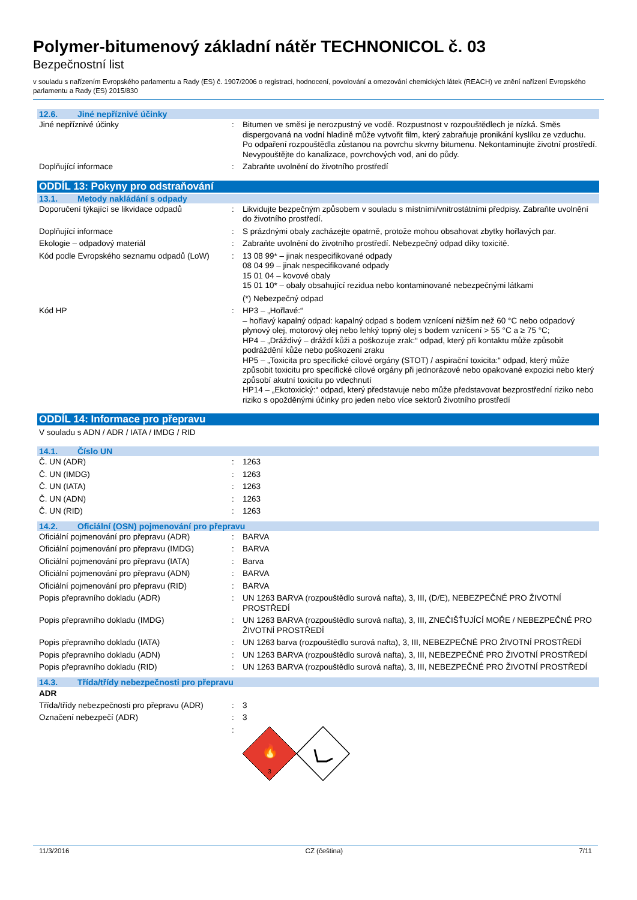Polymer-bitumenový základní nátěr TECHNONICOL č. 03
Bezpečnostní list
v souladu s nařízením Evropského parlamentu a Rady (ES) č. 1907/2006 o registraci, hodnocení, povolování a omezování chemických látek (REACH) ve znění nařízení Evropského parlamentu a Rady (ES) 2015/830
12.6. Jiné nepříznivé účinky
| Jiné nepříznivé účinky | : | Bitumen ve směsi je nerozpustný ve vodě. Rozpustnost v rozpouštědlech je nízká. Směs dispergovaná na vodní hladině může vytvořit film, který zabraňuje pronikání kyslíku ze vzduchu. Po odpaření rozpouštědla zůstanou na povrchu skvrny bitumenu. Nekontaminujte životní prostředí. Nevypouštějte do kanalizace, povrchových vod, ani do půdy. |
| Doplňující informace | : | Zabraňte uvolnění do životního prostředí |
ODDÍL 13: Pokyny pro odstraňování
13.1. Metody nakládání s odpady
| Doporučení týkající se likvidace odpadů | : | Likvidujte bezpečným způsobem v souladu s místními/vnitrostátními předpisy. Zabraňte uvolnění do životního prostředí. |
| Doplňující informace | : | S prázdnými obaly zacházejte opatrně, protože mohou obsahovat zbytky hořlavých par. |
| Ekologie – odpadový materiál | : | Zabraňte uvolnění do životního prostředí. Nebezpečný odpad díky toxicitě. |
| Kód podle Evropského seznamu odpadů (LoW) | : | 13 08 99* – jinak nespecifikované odpady 08 04 99 – jinak nespecifikované odpady 15 01 04 – kovové obaly 15 01 10* – obaly obsahující rezidua nebo kontaminované nebezpečnými látkami (*) Nebezpečný odpad |
| Kód HP | : | HP3 – „Hořlavé:“ – hořlavý kapalný odpad: kapalný odpad s bodem vznícení nižším než 60 °C nebo odpadový plynový olej, motorový olej nebo lehký topný olej s bodem vznícení > 55 °C a ≥ 75 °C; HP4 – „Dráždivý – dráždí kůži a poškozuje zrak:“ odpad, který při kontaktu může způsobit podráždění kůže nebo poškození zraku HP5 – „Toxicita pro specifické cílové orgány (STOT) / aspirační toxicita:“ odpad, který může způsobit toxicitu pro specifické cílové orgány při jednorázové nebo opakované expozici nebo který způsobí akutní toxicitu po vdechnutí HP14 – „Ekotoxický:“ odpad, který představuje nebo může představovat bezprostřední riziko nebo riziko s opožděnými účinky pro jeden nebo více sektorů životního prostředí |
ODDÍL 14: Informace pro přepravu
V souladu s ADN / ADR / IATA / IMDG / RID
14.1. Číslo UN
| Č. UN (ADR) | : | 1263 |
| Č. UN (IMDG) | : | 1263 |
| Č. UN (IATA) | : | 1263 |
| Č. UN (ADN) | : | 1263 |
| Č. UN (RID) | : | 1263 |
14.2. Oficiální (OSN) pojmenování pro přepravu
| Oficiální pojmenování pro přepravu (ADR) | : | BARVA |
| Oficiální pojmenování pro přepravu (IMDG) | : | BARVA |
| Oficiální pojmenování pro přepravu (IATA) | : | Barva |
| Oficiální pojmenování pro přepravu (ADN) | : | BARVA |
| Oficiální pojmenování pro přepravu (RID) | : | BARVA |
| Popis přepravního dokladu (ADR) | : | UN 1263 BARVA (rozpouštědlo surová nafta), 3, III, (D/E), NEBEZPEČNÉ PRO ŽIVOTNÍ PROSTŘEDÍ |
| Popis přepravního dokladu (IMDG) | : | UN 1263 BARVA (rozpouštědlo surová nafta), 3, III, ZNEČIŠŤUJÍCÍ MOŘE / NEBEZPEČNÉ PRO ŽIVOTNÍ PROSTŘEDÍ |
| Popis přepravního dokladu (IATA) | : | UN 1263 barva (rozpouštědlo surová nafta), 3, III, NEBEZPEČNÉ PRO ŽIVOTNÍ PROSTŘEDÍ |
| Popis přepravního dokladu (ADN) | : | UN 1263 BARVA (rozpouštědlo surová nafta), 3, III, NEBEZPEČNÉ PRO ŽIVOTNÍ PROSTŘEDÍ |
| Popis přepravního dokladu (RID) | : | UN 1263 BARVA (rozpouštědlo surová nafta), 3, III, NEBEZPEČNÉ PRO ŽIVOTNÍ PROSTŘEDÍ |
14.3. Třída/třídy nebezpečnosti pro přepravu
ADR
| Třída/třídy nebezpečnosti pro přepravu (ADR) | : | 3 |
| Označení nebezpečí (ADR) | : | 3 |
| | : | 🔥 3 |
11/3/2016 CZ (čeština) 7/11